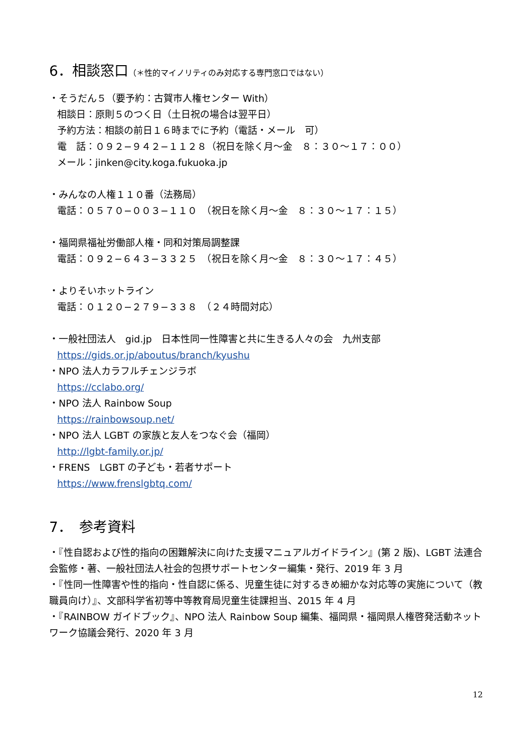6．相談窓口（＊性的マイノリティのみ対応する専門窓口ではない）
・そうだん５（要予約：古賀市人権センター With）
相談日：原則５のつく日（土日祝の場合は翌平日）
予約方法：相談の前日１６時までに予約（電話・メール　可）
電　話：０９２−９４２−１１２８（祝日を除く月～金　８：３０～１７：００）
メール：jinken@city.koga.fukuoka.jp
・みんなの人権１１０番（法務局）
電話：０５７０−００３−１１０　（祝日を除く月～金　８：３０～１７：１５）
・福岡県福祉労働部人権・同和対策局調整課
電話：０９２−６４３−３３２５　（祝日を除く月～金　８：３０～１７：４５）
・よりそいホットライン
電話：０１２０−２７９−３３８　（２４時間対応）
・一般社団法人　gid.jp　日本性同一性障害と共に生きる人々の会　九州支部
https://gids.or.jp/aboutus/branch/kyushu
・NPO 法人カラフルチェンジラボ
https://cclabo.org/
・NPO 法人 Rainbow Soup
https://rainbowsoup.net/
・NPO 法人 LGBT の家族と友人をつなぐ会（福岡）
http://lgbt-family.or.jp/
・FRENS　LGBT の子ども・若者サポート
https://www.frenslgbtq.com/
7．　参考資料
・『性自認および性的指向の困難解決に向けた支援マニュアルガイドライン』(第 2 版)、LGBT 法連合会監修・著、一般社団法人社会的包摂サポートセンター編集・発行、2019 年 3 月
・『性同一性障害や性的指向・性自認に係る、児童生徒に対するきめ細かな対応等の実施について（教職員向け）』、文部科学省初等中等教育局児童生徒課担当、2015 年 4 月
・『RAINBOW ガイドブック』、NPO 法人 Rainbow Soup 編集、福岡県・福岡県人権啓発活動ネットワーク協議会発行、2020 年 3 月
12